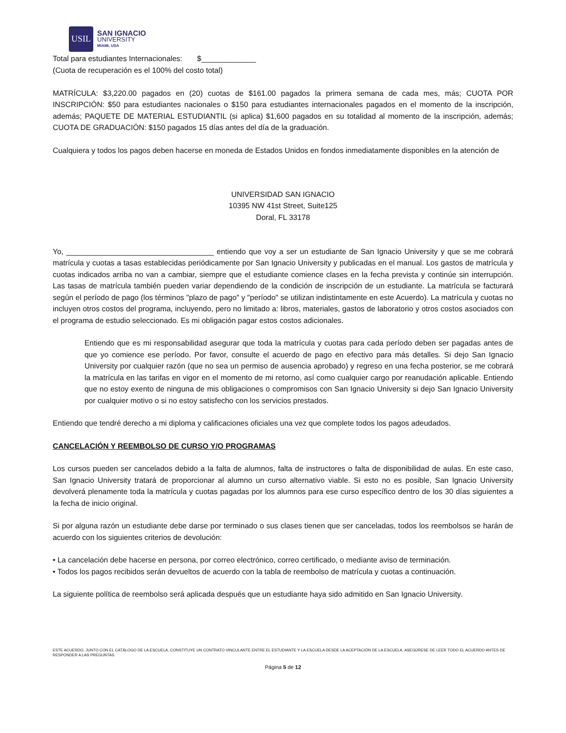USIL
SAN IGNACIO
UNIVERSITY
MIAMI, USA
Total para estudiantes Internacionales: $_____________
(Cuota de recuperación es el 100% del costo total)
MATRÍCULA: $3,220.00 pagados en (20) cuotas de $161.00 pagados la primera semana de cada mes, más; CUOTA POR INSCRIPCIÓN: $50 para estudiantes nacionales o $150 para estudiantes internacionales pagados en el momento de la inscripción, además; PAQUETE DE MATERIAL ESTUDIANTIL (si aplica) $1,600 pagados en su totalidad al momento de la inscripción, además; CUOTA DE GRADUACIÓN: $150 pagados 15 días antes del día de la graduación.
Cualquiera y todos los pagos deben hacerse en moneda de Estados Unidos en fondos inmediatamente disponibles en la atención de
UNIVERSIDAD SAN IGNACIO
10395 NW 41st Street, Suite125
Doral, FL 33178
Yo, ___________________________________ entiendo que voy a ser un estudiante de San Ignacio University y que se me cobrará matrícula y cuotas a tasas establecidas periódicamente por San Ignacio University y publicadas en el manual. Los gastos de matrícula y cuotas indicados arriba no van a cambiar, siempre que el estudiante comience clases en la fecha prevista y continúe sin interrupción. Las tasas de matrícula también pueden variar dependiendo de la condición de inscripción de un estudiante. La matrícula se facturará según el período de pago (los términos "plazo de pago" y "período" se utilizan indistintamente en este Acuerdo). La matrícula y cuotas no incluyen otros costos del programa, incluyendo, pero no limitado a: libros, materiales, gastos de laboratorio y otros costos asociados con el programa de estudio seleccionado. Es mi obligación pagar estos costos adicionales.
Entiendo que es mi responsabilidad asegurar que toda la matrícula y cuotas para cada período deben ser pagadas antes de que yo comience ese período. Por favor, consulte el acuerdo de pago en efectivo para más detalles. Si dejo San Ignacio University por cualquier razón (que no sea un permiso de ausencia aprobado) y regreso en una fecha posterior, se me cobrará la matrícula en las tarifas en vigor en el momento de mi retorno, así como cualquier cargo por reanudación aplicable. Entiendo que no estoy exento de ninguna de mis obligaciones o compromisos con San Ignacio University si dejo San Ignacio University por cualquier motivo o si no estoy satisfecho con los servicios prestados.
Entiendo que tendré derecho a mi diploma y calificaciones oficiales una vez que complete todos los pagos adeudados.
CANCELACIÓN Y REEMBOLSO DE CURSO Y/O PROGRAMAS
Los cursos pueden ser cancelados debido a la falta de alumnos, falta de instructores o falta de disponibilidad de aulas. En este caso, San Ignacio University tratará de proporcionar al alumno un curso alternativo viable. Si esto no es posible, San Ignacio University devolverá plenamente toda la matrícula y cuotas pagadas por los alumnos para ese curso específico dentro de los 30 días siguientes a la fecha de inicio original.
Si por alguna razón un estudiante debe darse por terminado o sus clases tienen que ser canceladas, todos los reembolsos se harán de acuerdo con los siguientes criterios de devolución:
• La cancelación debe hacerse en persona, por correo electrónico, correo certificado, o mediante aviso de terminación.
• Todos los pagos recibidos serán devueltos de acuerdo con la tabla de reembolso de matrícula y cuotas a continuación.
La siguiente política de reembolso será aplicada después que un estudiante haya sido admitido en San Ignacio University.
ESTE ACUERDO, JUNTO CON EL CATÁLOGO DE LA ESCUELA, CONSTITUYE UN CONTRATO VINCULANTE ENTRE EL ESTUDIANTE Y LA ESCUELA DESDE LA ACEPTACIÓN DE LA ESCUELA. ASEGÚRESE DE LEER TODO EL ACUERDO ANTES DE RESPONDER A LAS PREGUNTAS
Página 5 de 12